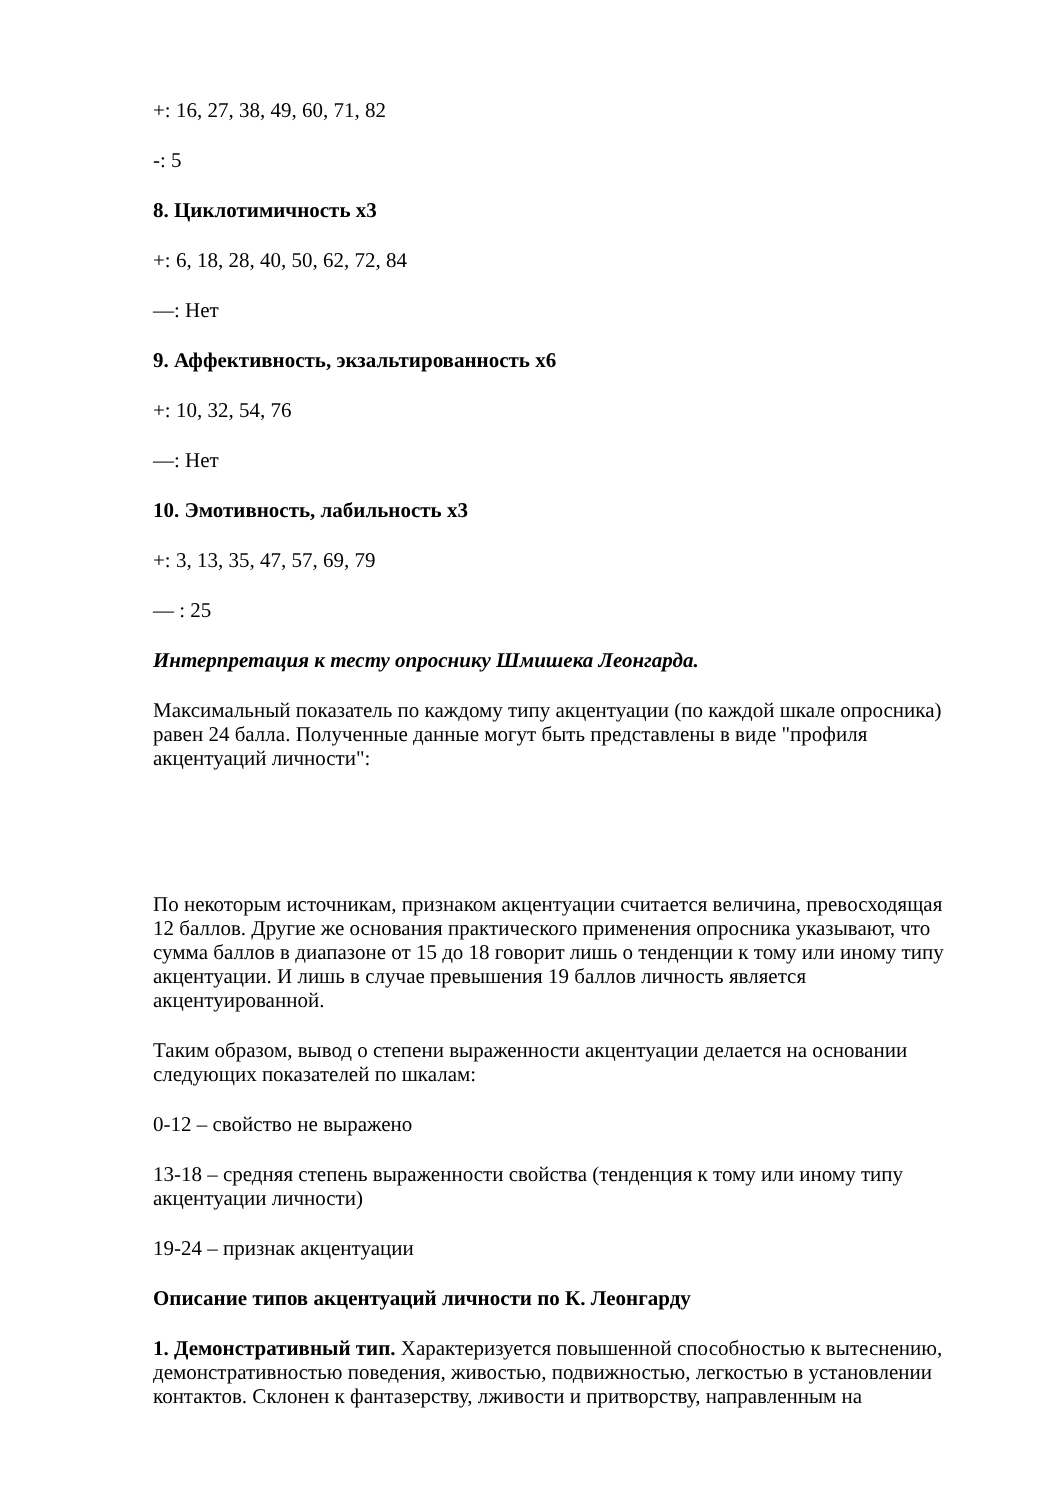+: 16, 27, 38, 49, 60, 71, 82
-: 5
8. Циклотимичность х3
+: 6, 18, 28, 40, 50, 62, 72, 84
—: Нет
9. Аффективность, экзальтированность х6
+: 10, 32, 54, 76
—: Нет
10. Эмотивность, лабильность х3
+: 3, 13, 35, 47, 57, 69, 79
— : 25
Интерпретация к тесту опроснику Шмишека Леонгарда.
Максимальный показатель по каждому типу акцентуации (по каждой шкале опросника) равен 24 балла. Полученные данные могут быть представлены в виде "профиля акцентуаций личности":
По некоторым источникам, признаком акцентуации считается величина, превосходящая 12 баллов. Другие же основания практического применения опросника указывают, что сумма баллов в диапазоне от 15 до 18 говорит лишь о тенденции к тому или иному типу акцентуации. И лишь в случае превышения 19 баллов личность является акцентуированной.
Таким образом, вывод о степени выраженности акцентуации делается на основании следующих показателей по шкалам:
0-12 – свойство не выражено
13-18 – средняя степень выраженности свойства (тенденция к тому или иному типу акцентуации личности)
19-24 – признак акцентуации
Описание типов акцентуаций личности по К. Леонгарду
1. Демонстративный тип. Характеризуется повышенной способностью к вытеснению, демонстративностью поведения, живостью, подвижностью, легкостью в установлении контактов. Склонен к фантазерству, лживости и притворству, направленным на